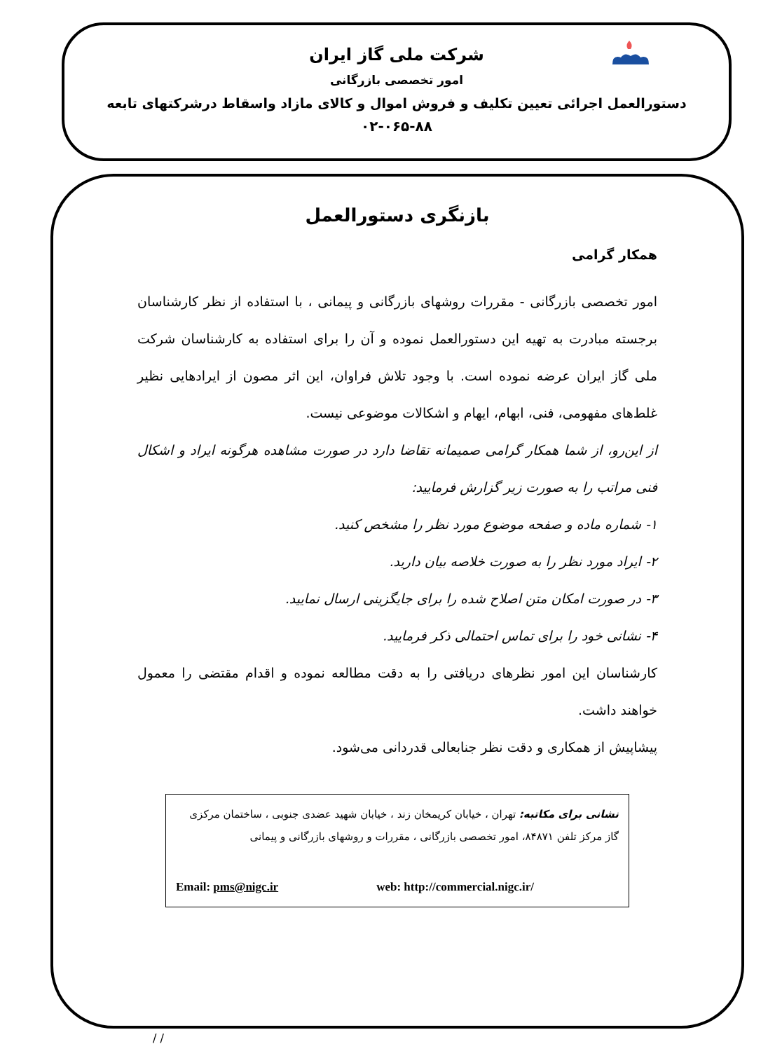شرکت ملی گاز ایران
امور تخصصی بازرگانی
دستورالعمل اجرائی تعیین تکلیف و فروش اموال و کالای مازاد واسقاط درشرکتهای تابعه
۰۲-۰۶۵-۸۸
بازنگری دستورالعمل
همکار گرامی
امور تخصصی بازرگانی - مقررات روشهای بازرگانی و پیمانی ، با استفاده از نظر کارشناسان برجسته مبادرت به تهیه این دستورالعمل نموده و آن را برای استفاده به کارشناسان شرکت ملی گاز ایران عرضه نموده است. با وجود تلاش فراوان، این اثر مصون از ایرادهایی نظیر غلط‌های مفهومی، فنی، ابهام، ایهام و اشکالات موضوعی نیست.
از این‌رو، از شما همکار گرامی صمیمانه تقاضا دارد در صورت مشاهده هرگونه ایراد و اشکال فنی مراتب را به صورت زیر گزارش فرمایید:
۱- شماره ماده و صفحه موضوع مورد نظر را مشخص کنید.
۲- ایراد مورد نظر را به صورت خلاصه بیان دارید.
۳- در صورت امکان متن اصلاح شده را برای جایگزینی ارسال نمایید.
۴- نشانی خود را برای تماس احتمالی ذکر فرمایید.
کارشناسان این امور نظرهای دریافتی را به دقت مطالعه نموده و اقدام مقتضی را معمول خواهند داشت.
پیشاپیش از همکاری و دقت نظر جنابعالی قدردانی می‌شود.
نشانی برای مکاتبه: تهران ، خیابان کریمخان زند ، خیابان شهید عضدی جنوبی ، ساختمان مرکزی گاز مرکز تلفن ۸۴۸۷۱، امور تخصصی بازرگانی ، مقررات و روشهای بازرگانی و پیمانی
Email: pms@nigc.ir web: http://commercial.nigc.ir/
/ /